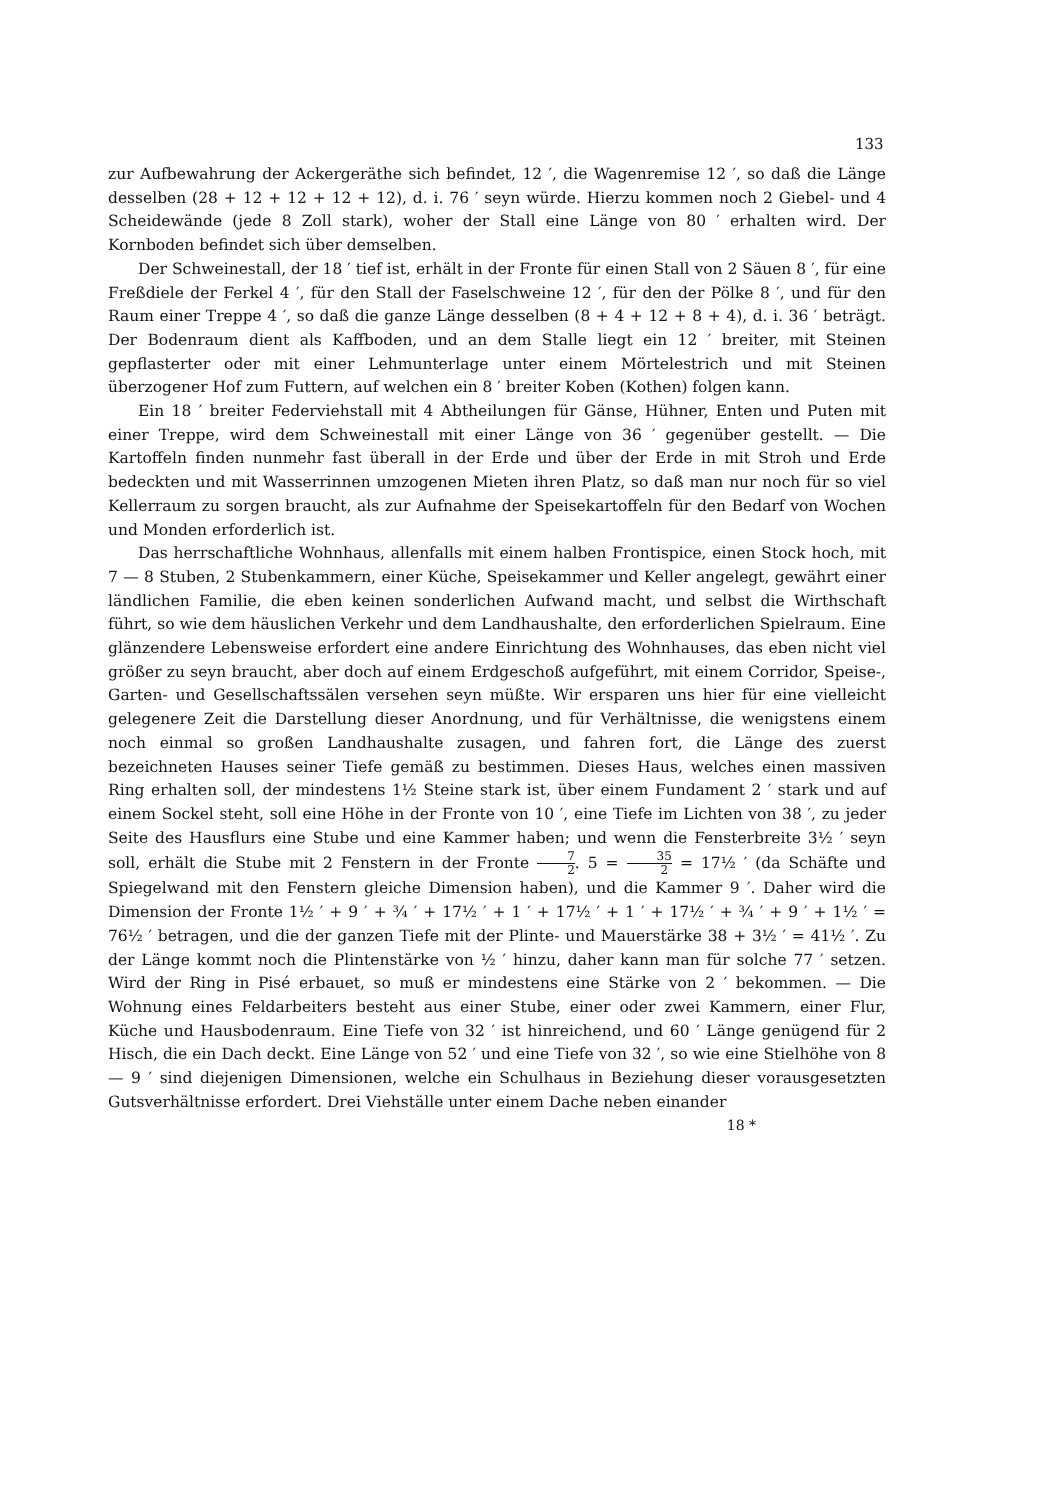133
zur Aufbewahrung der Ackergeräthe sich befindet, 12 ′, die Wagenremise 12 ′, so daß die Länge desselben (28 + 12 + 12 + 12 + 12), d. i. 76 ′ seyn würde. Hierzu kommen noch 2 Giebel- und 4 Scheidewände (jede 8 Zoll stark), woher der Stall eine Länge von 80 ′ erhalten wird. Der Kornboden befindet sich über demselben.
Der Schweinestall, der 18 ′ tief ist, erhält in der Fronte für einen Stall von 2 Säuen 8 ′, für eine Freßdiele der Ferkel 4 ′, für den Stall der Faselschweine 12 ′, für den der Pölke 8 ′, und für den Raum einer Treppe 4 ′, so daß die ganze Länge desselben (8 + 4 + 12 + 8 + 4), d. i. 36 ′ beträgt. Der Bodenraum dient als Kaffboden, und an dem Stalle liegt ein 12 ′ breiter, mit Steinen gepflasterter oder mit einer Lehmunterlage unter einem Mörtelestrich und mit Steinen überzogener Hof zum Futtern, auf welchen ein 8 ′ breiter Koben (Kothen) folgen kann.
Ein 18 ′ breiter Federviehstall mit 4 Abtheilungen für Gänse, Hühner, Enten und Puten mit einer Treppe, wird dem Schweinestall mit einer Länge von 36 ′ gegenüber gestellt. — Die Kartoffeln finden nunmehr fast überall in der Erde und über der Erde in mit Stroh und Erde bedeckten und mit Wasserrinnen umzogenen Mieten ihren Platz, so daß man nur noch für so viel Kellerraum zu sorgen braucht, als zur Aufnahme der Speisekartoffeln für den Bedarf von Wochen und Monden erforderlich ist.
Das herrschaftliche Wohnhaus, allenfalls mit einem halben Frontispice, einen Stock hoch, mit 7 — 8 Stuben, 2 Stubenkammern, einer Küche, Speisekammer und Keller angelegt, gewährt einer ländlichen Familie, die eben keinen sonderlichen Aufwand macht, und selbst die Wirthschaft führt, so wie dem häuslichen Verkehr und dem Landhaushalte, den erforderlichen Spielraum. Eine glänzendere Lebensweise erfordert eine andere Einrichtung des Wohnhauses, das eben nicht viel größer zu seyn braucht, aber doch auf einem Erdgeschoß aufgeführt, mit einem Corridor, Speise-, Garten- und Gesellschaftssälen versehen seyn müßte. Wir ersparen uns hier für eine vielleicht gelegenere Zeit die Darstellung dieser Anordnung, und für Verhältnisse, die wenigstens einem noch einmal so großen Landhaushalte zusagen, und fahren fort, die Länge des zuerst bezeichneten Hauses seiner Tiefe gemäß zu bestimmen. Dieses Haus, welches einen massiven Ring erhalten soll, der mindestens 1½ Steine stark ist, über einem Fundament 2 ′ stark und auf einem Sockel steht, soll eine Höhe in der Fronte von 10 ′, eine Tiefe im Lichten von 38 ′, zu jeder Seite des Hausflurs eine Stube und eine Kammer haben; und wenn die Fensterbreite 3½ ′ seyn soll, erhält die Stube mit 2 Fenstern in der Fronte 7 2. 5 = 35 2 = 17½ ′ (da Schäfte und Spiegelwand mit den Fenstern gleiche Dimension haben), und die Kammer 9 ′. Daher wird die Dimension der Fronte 1½ ′ + 9 ′ + ¾ ′ + 17½ ′ + 1 ′ + 17½ ′ + 1 ′ + 17½ ′ + ¾ ′ + 9 ′ + 1½ ′ = 76½ ′ betragen, und die der ganzen Tiefe mit der Plinte- und Mauerstärke 38 + 3½ ′ = 41½ ′. Zu der Länge kommt noch die Plintenstärke von ½ ′ hinzu, daher kann man für solche 77 ′ setzen. Wird der Ring in Pisé erbauet, so muß er mindestens eine Stärke von 2 ′ bekommen. — Die Wohnung eines Feldarbeiters besteht aus einer Stube, einer oder zwei Kammern, einer Flur, Küche und Hausbodenraum. Eine Tiefe von 32 ′ ist hinreichend, und 60 ′ Länge genügend für 2 Hisch, die ein Dach deckt. Eine Länge von 52 ′ und eine Tiefe von 32 ′, so wie eine Stielhöhe von 8 — 9 ′ sind diejenigen Dimensionen, welche ein Schulhaus in Beziehung dieser vorausgesetzten Gutsverhältnisse erfordert. Drei Viehställe unter einem Dache neben einander
18 *